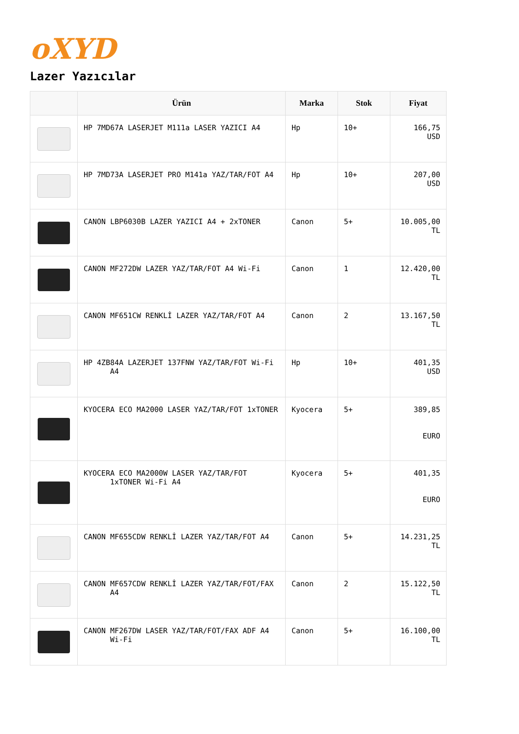oXYD
Lazer Yazıcılar
| | Ürün | Marka | Stok | Fiyat |
| --- | --- | --- | --- | --- |
| | HP 7MD67A LASERJET M111a LASER YAZICI A4 | Hp | 10+ | 166,75 USD |
| | HP 7MD73A LASERJET PRO M141a YAZ/TAR/FOT A4 | Hp | 10+ | 207,00 USD |
| | CANON LBP6030B LAZER YAZICI A4 + 2xTONER | Canon | 5+ | 10.005,00 TL |
| | CANON MF272DW LAZER YAZ/TAR/FOT A4 Wi-Fi | Canon | 1 | 12.420,00 TL |
| | CANON MF651CW RENKLİ LAZER YAZ/TAR/FOT A4 | Canon | 2 | 13.167,50 TL |
| | HP 4ZB84A LAZERJET 137FNW YAZ/TAR/FOT Wi-Fi A4 | Hp | 10+ | 401,35 USD |
| | KYOCERA ECO MA2000 LASER YAZ/TAR/FOT 1xTONER | Kyocera | 5+ | 389,85 EURO |
| | KYOCERA ECO MA2000W LASER YAZ/TAR/FOT 1xTONER Wi-Fi A4 | Kyocera | 5+ | 401,35 EURO |
| | CANON MF655CDW RENKLİ LAZER YAZ/TAR/FOT A4 | Canon | 5+ | 14.231,25 TL |
| | CANON MF657CDW RENKLİ LAZER YAZ/TAR/FOT/FAX A4 | Canon | 2 | 15.122,50 TL |
| | CANON MF267DW LASER YAZ/TAR/FOT/FAX ADF A4 Wi-Fi | Canon | 5+ | 16.100,00 TL |